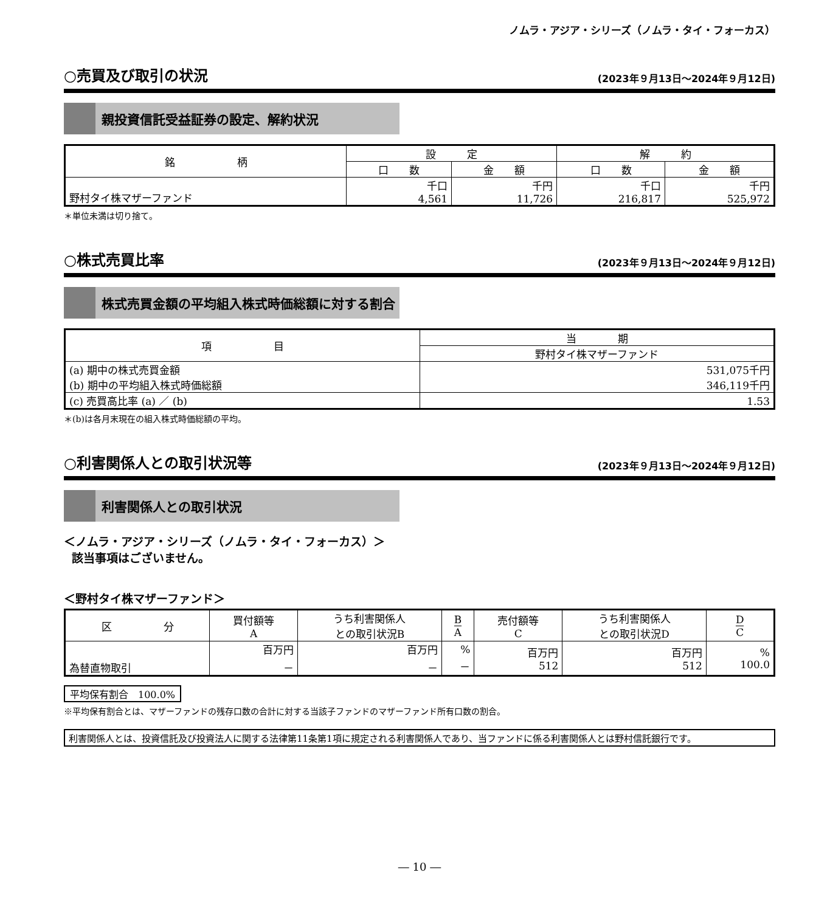ノムラ・アジア・シリーズ（ノムラ・タイ・フォーカス）
○売買及び取引の状況
(2023年９月13日～2024年９月12日)
親投資信託受益証券の設定、解約状況
| 銘 柄 | 設 定 | | 解 約 | |
| --- | --- | --- | --- | --- |
| | 口 数 | 金 額 | 口 数 | 金 額 |
| 野村タイ株マザーファンド | 千口 4,561 | 千円 11,726 | 千口 216,817 | 千円 525,972 |
＊単位未満は切り捨て。
○株式売買比率
(2023年９月13日～2024年９月12日)
株式売買金額の平均組入株式時価総額に対する割合
| 項 目 | 当 期 |
| --- | --- |
| | 野村タイ株マザーファンド |
| (a) 期中の株式売買金額 (b) 期中の平均組入株式時価総額 | 531,075千円 346,119千円 |
| (c) 売買高比率 (a) ／ (b) | 1.53 |
＊(b)は各月末現在の組入株式時価総額の平均。
○利害関係人との取引状況等
(2023年９月13日～2024年９月12日)
利害関係人との取引状況
＜ノムラ・アジア・シリーズ（ノムラ・タイ・フォーカス）＞
該当事項はございません。
＜野村タイ株マザーファンド＞
| 区 分 | 買付額等 A | うち利害関係人 との取引状況B | B A | 売付額等 C | うち利害関係人 との取引状況D | D C |
| --- | --- | --- | --- | --- | --- | --- |
| 為替直物取引 | 百万円 － | 百万円 － | % － | 百万円 512 | 百万円 512 | % 100.0 |
平均保有割合　100.0%
※平均保有割合とは、マザーファンドの残存口数の合計に対する当該子ファンドのマザーファンド所有口数の割合。
利害関係人とは、投資信託及び投資法人に関する法律第11条第1項に規定される利害関係人であり、当ファンドに係る利害関係人とは野村信託銀行です。
― 10 ―